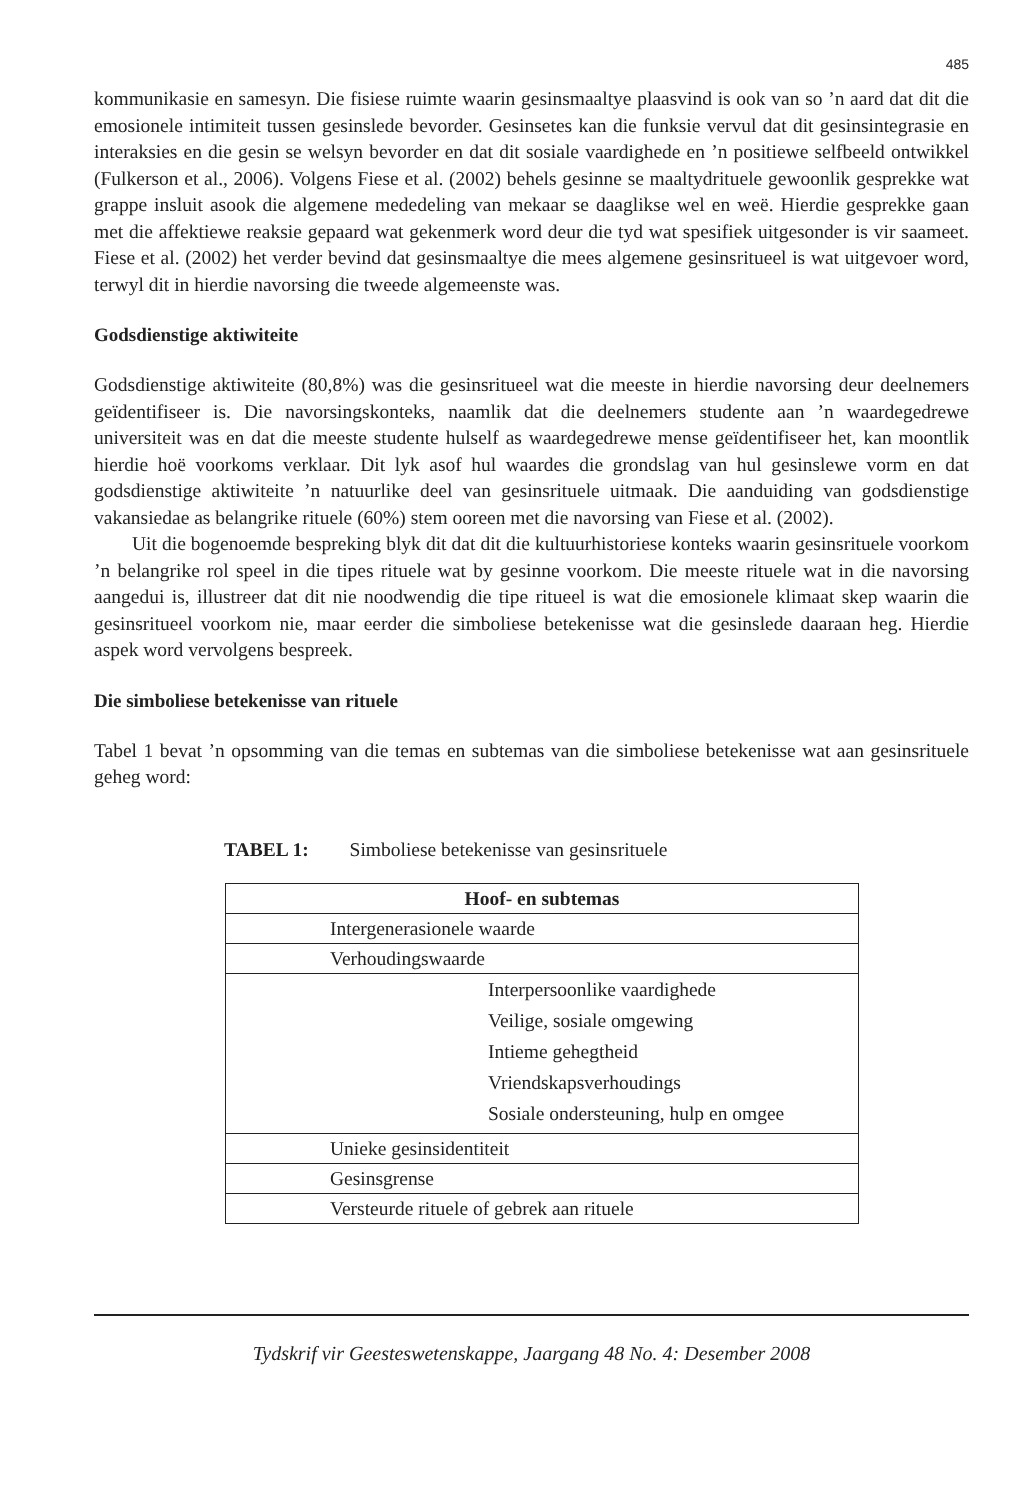485
kommunikasie en samesyn. Die fisiese ruimte waarin gesinsmaaltye plaasvind is ook van so ’n aard dat dit die emosionele intimiteit tussen gesinslede bevorder. Gesinsetes kan die funksie vervul dat dit gesinsintegrasie en interaksies en die gesin se welsyn bevorder en dat dit sosiale vaardighede en ’n positiewe selfbeeld ontwikkel (Fulkerson et al., 2006). Volgens Fiese et al. (2002) behels gesinne se maaltydrituele gewoonlik gesprekke wat grappe insluit asook die algemene mededeling van mekaar se daaglikse wel en weë. Hierdie gesprekke gaan met die affektiewe reaksie gepaard wat gekenmerk word deur die tyd wat spesifiek uitgesonder is vir saameet. Fiese et al. (2002) het verder bevind dat gesinsmaaltye die mees algemene gesinsritueel is wat uitgevoer word, terwyl dit in hierdie navorsing die tweede algemeenste was.
Godsdienstige aktiwiteite
Godsdienstige aktiwiteite (80,8%) was die gesinsritueel wat die meeste in hierdie navorsing deur deelnemers geïdentifiseer is. Die navorsingskonteks, naamlik dat die deelnemers studente aan ’n waardegedrewe universiteit was en dat die meeste studente hulself as waardegedrewe mense geïdentifiseer het, kan moontlik hierdie hoë voorkoms verklaar. Dit lyk asof hul waardes die grondslag van hul gesinslewe vorm en dat godsdienstige aktiwiteite ’n natuurlike deel van gesinsrituele uitmaak. Die aanduiding van godsdienstige vakansiedae as belangrike rituele (60%) stem ooreen met die navorsing van Fiese et al. (2002).
Uit die bogenoemde bespreking blyk dit dat dit die kultuurhistoriese konteks waarin gesinsrituele voorkom ’n belangrike rol speel in die tipes rituele wat by gesinne voorkom. Die meeste rituele wat in die navorsing aangedui is, illustreer dat dit nie noodwendig die tipe ritueel is wat die emosionele klimaat skep waarin die gesinsritueel voorkom nie, maar eerder die simboliese betekenisse wat die gesinslede daaraan heg. Hierdie aspek word vervolgens bespreek.
Die simboliese betekenisse van rituele
Tabel 1 bevat ’n opsomming van die temas en subtemas van die simboliese betekenisse wat aan gesinsrituele geheg word:
TABEL 1: Simboliese betekenisse van gesinsrituele
| Hoof- en subtemas |
| --- |
| Intergenerasionele waarde |
| Verhoudingswaarde |
| / Interpersoonlike vaardighede / / Veilige, sosiale omgewing / / Intieme gehegtheid / / Vriendskapsverhoudings / / Sosiale ondersteuning, hulp en omgee / |
| Unieke gesinsidentiteit |
| Gesinsgrense |
| Versteurde rituele of gebrek aan rituele |
Tydskrif vir Geesteswetenskappe, Jaargang 48 No. 4: Desember 2008